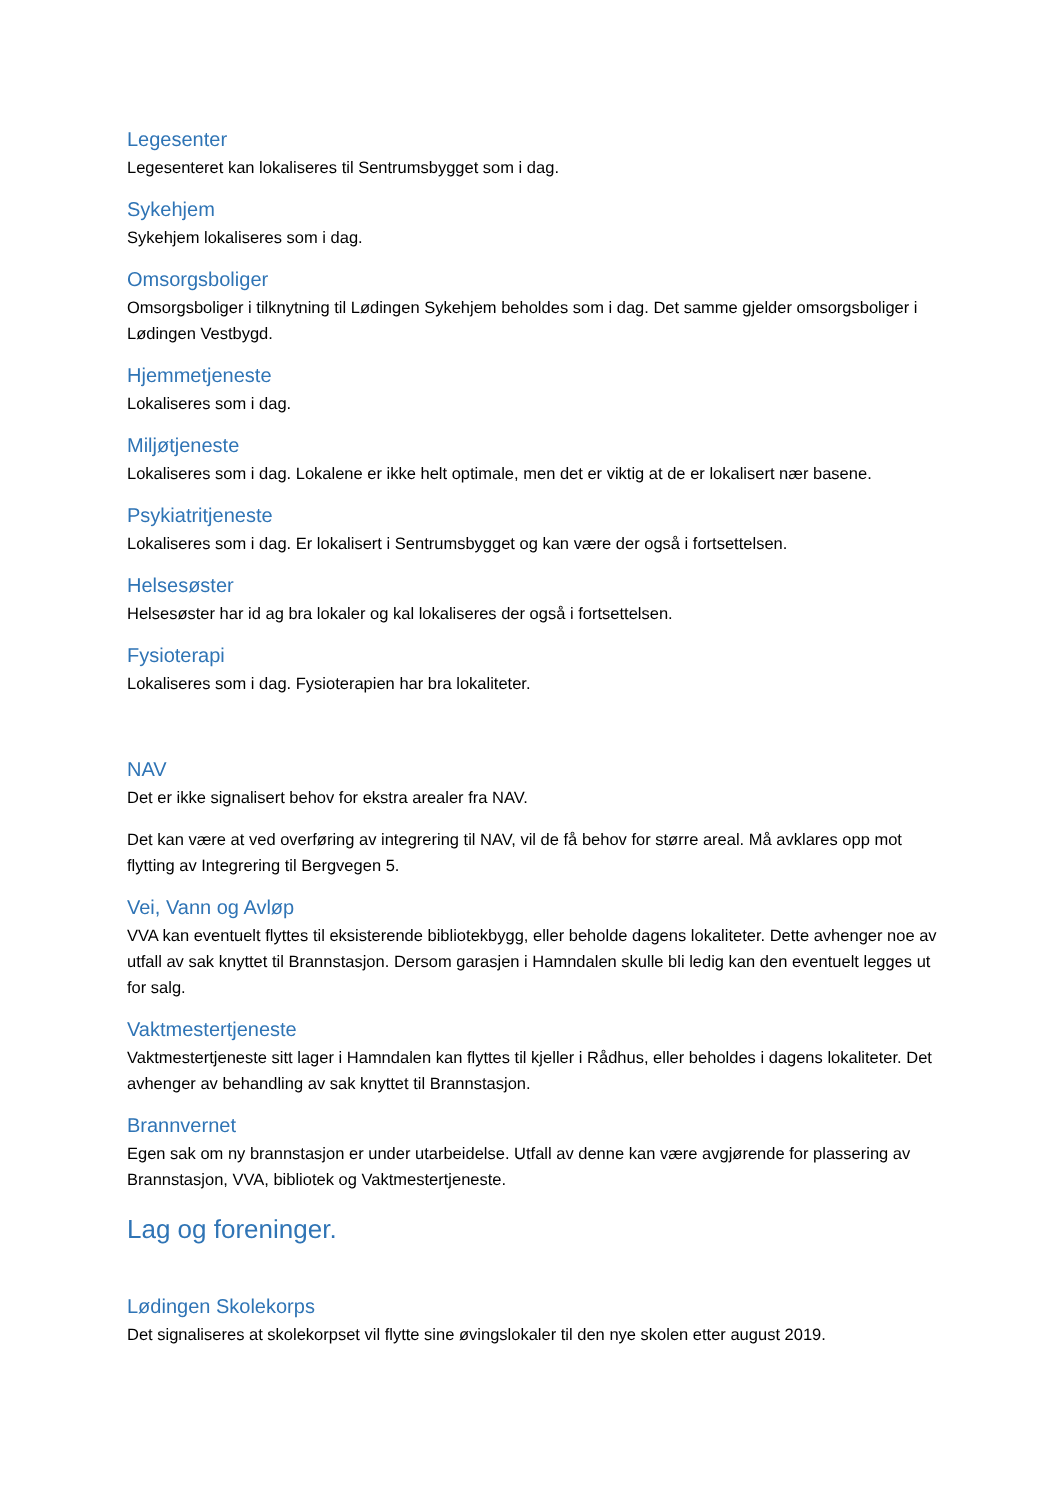Legesenter
Legesenteret kan lokaliseres til Sentrumsbygget som i dag.
Sykehjem
Sykehjem lokaliseres som i dag.
Omsorgsboliger
Omsorgsboliger i tilknytning til Lødingen Sykehjem beholdes som i dag. Det samme gjelder omsorgsboliger i Lødingen Vestbygd.
Hjemmetjeneste
Lokaliseres som i dag.
Miljøtjeneste
Lokaliseres som i dag. Lokalene er ikke helt optimale, men det er viktig at de er lokalisert nær basene.
Psykiatritjeneste
Lokaliseres som i dag. Er lokalisert i Sentrumsbygget og kan være der også i fortsettelsen.
Helsesøster
Helsesøster har id ag bra lokaler og kal lokaliseres der også i fortsettelsen.
Fysioterapi
Lokaliseres som i dag. Fysioterapien har bra lokaliteter.
NAV
Det er ikke signalisert behov for ekstra arealer fra NAV.
Det kan være at ved overføring av integrering til NAV, vil de få behov for større areal. Må avklares opp mot flytting av Integrering til Bergvegen 5.
Vei, Vann og Avløp
VVA kan eventuelt flyttes til eksisterende bibliotekbygg, eller beholde dagens lokaliteter. Dette avhenger noe av utfall av sak knyttet til Brannstasjon. Dersom garasjen i Hamndalen skulle bli ledig kan den eventuelt legges ut for salg.
Vaktmestertjeneste
Vaktmestertjeneste sitt lager i Hamndalen kan flyttes til kjeller i Rådhus, eller beholdes i dagens lokaliteter. Det avhenger av behandling av sak knyttet til Brannstasjon.
Brannvernet
Egen sak om ny brannstasjon er under utarbeidelse. Utfall av denne kan være avgjørende for plassering av Brannstasjon, VVA, bibliotek og Vaktmestertjeneste.
Lag og foreninger.
Lødingen Skolekorps
Det signaliseres at skolekorpset vil flytte sine øvingslokaler til den nye skolen etter august 2019.